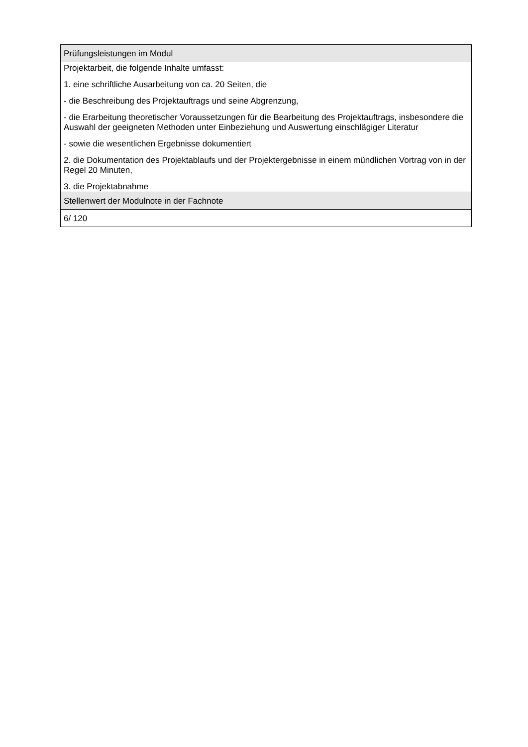| Prüfungsleistungen im Modul |
| --- |
| Projektarbeit, die folgende Inhalte umfasst: 1. eine schriftliche Ausarbeitung von ca. 20 Seiten, die - die Beschreibung des Projektauftrags und seine Abgrenzung, - die Erarbeitung theoretischer Voraussetzungen für die Bearbeitung des Projektauftrags, insbesondere die Auswahl der geeigneten Methoden unter Einbeziehung und Auswertung einschlägiger Literatur - sowie die wesentlichen Ergebnisse dokumentiert 2. die Dokumentation des Projektablaufs und der Projektergebnisse in einem mündlichen Vortrag von in der Regel 20 Minuten, 3. die Projektabnahme |
| Stellenwert der Modulnote in der Fachnote |
| 6/ 120 |